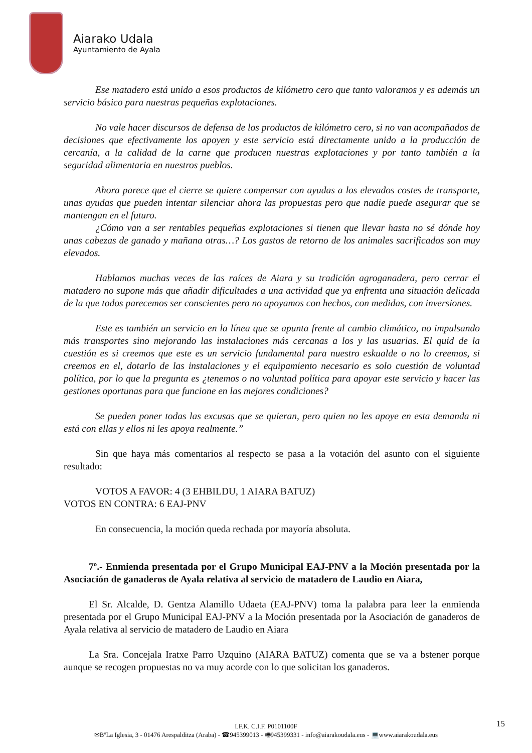Aiarako Udala
Ayuntamiento de Ayala
Ese matadero está unido a esos productos de kilómetro cero que tanto valoramos y es además un servicio básico para nuestras pequeñas explotaciones.
No vale hacer discursos de defensa de los productos de kilómetro cero, si no van acompañados de decisiones que efectivamente los apoyen y este servicio está directamente unido a la producción de cercanía, a la calidad de la carne que producen nuestras explotaciones y por tanto también a la seguridad alimentaria en nuestros pueblos.
Ahora parece que el cierre se quiere compensar con ayudas a los elevados costes de transporte, unas ayudas que pueden intentar silenciar ahora las propuestas pero que nadie puede asegurar que se mantengan en el futuro.
¿Cómo van a ser rentables pequeñas explotaciones si tienen que llevar hasta no sé dónde hoy unas cabezas de ganado y mañana otras…? Los gastos de retorno de los animales sacrificados son muy elevados.
Hablamos muchas veces de las raíces de Aiara y su tradición agroganadera, pero cerrar el matadero no supone más que añadir dificultades a una actividad que ya enfrenta una situación delicada de la que todos parecemos ser conscientes pero no apoyamos con hechos, con medidas, con inversiones.
Este es también un servicio en la línea que se apunta frente al cambio climático, no impulsando más transportes sino mejorando las instalaciones más cercanas a los y las usuarias. El quid de la cuestión es si creemos que este es un servicio fundamental para nuestro eskualde o no lo creemos, si creemos en el, dotarlo de las instalaciones y el equipamiento necesario es solo cuestión de voluntad política, por lo que la pregunta es ¿tenemos o no voluntad política para apoyar este servicio y hacer las gestiones oportunas para que funcione en las mejores condiciones?
Se pueden poner todas las excusas que se quieran, pero quien no les apoye en esta demanda ni está con ellas y ellos ni les apoya realmente.”
Sin que haya más comentarios al respecto se pasa a la votación del asunto con el siguiente resultado:
VOTOS A FAVOR: 4 (3 EHBILDU, 1 AIARA BATUZ)
VOTOS EN CONTRA: 6 EAJ-PNV
En consecuencia, la moción queda rechada por mayoría absoluta.
7º.- Enmienda presentada por el Grupo Municipal EAJ-PNV a la Moción presentada por la Asociación de ganaderos de Ayala relativa al servicio de matadero de Laudio en Aiara,
El Sr. Alcalde, D. Gentza Alamillo Udaeta (EAJ-PNV) toma la palabra para leer la enmienda presentada por el Grupo Municipal EAJ-PNV a la Moción presentada por la Asociación de ganaderos de Ayala relativa al servicio de matadero de Laudio en Aiara
La Sra. Concejala Iratxe Parro Uzquino (AIARA BATUZ) comenta que se va a bstener porque aunque se recogen propuestas no va muy acorde con lo que solicitan los ganaderos.
15
I.F.K. C.I.F. P0101100F
✉BºLa Iglesia, 3 - 01476 Arespalditza (Araba) - ☎945399013 - 🖷945399331 - info@aiarakoudala.eus - 💻www.aiarakoudala.eus